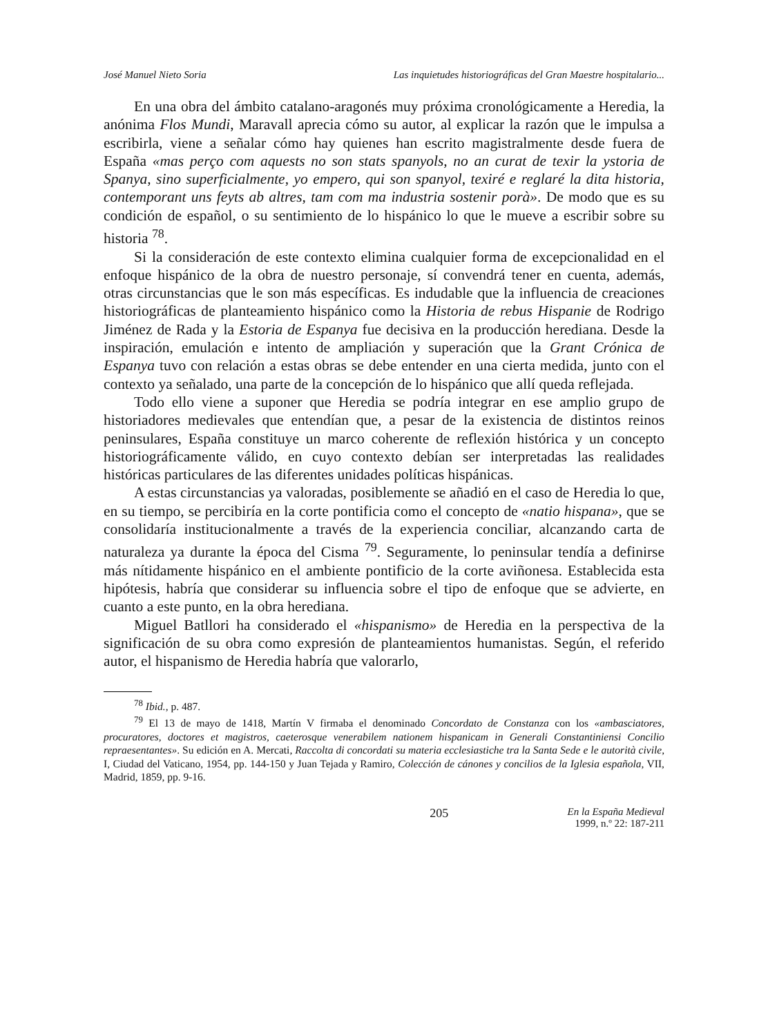José Manuel Nieto Soria Las inquietudes historiográficas del Gran Maestre hospitalario...
En una obra del ámbito catalano-aragonés muy próxima cronológicamente a Heredia, la anónima Flos Mundi, Maravall aprecia cómo su autor, al explicar la razón que le impulsa a escribirla, viene a señalar cómo hay quienes han escrito magistralmente desde fuera de España «mas perço com aquests no son stats spanyols, no an curat de texir la ystoria de Spanya, sino superficialmente, yo empero, qui son spanyol, texiré e reglaré la dita historia, contemporant uns feyts ab altres, tam com ma industria sostenir porà». De modo que es su condición de español, o su sentimiento de lo hispánico lo que le mueve a escribir sobre su historia <sup>78</sup>.
Si la consideración de este contexto elimina cualquier forma de excepcionalidad en el enfoque hispánico de la obra de nuestro personaje, sí convendrá tener en cuenta, además, otras circunstancias que le son más específicas. Es indudable que la influencia de creaciones historiográficas de planteamiento hispánico como la Historia de rebus Hispanie de Rodrigo Jiménez de Rada y la Estoria de Espanya fue decisiva en la producción herediana. Desde la inspiración, emulación e intento de ampliación y superación que la Grant Crónica de Espanya tuvo con relación a estas obras se debe entender en una cierta medida, junto con el contexto ya señalado, una parte de la concepción de lo hispánico que allí queda reflejada.
Todo ello viene a suponer que Heredia se podría integrar en ese amplio grupo de historiadores medievales que entendían que, a pesar de la existencia de distintos reinos peninsulares, España constituye un marco coherente de reflexión histórica y un concepto historiográficamente válido, en cuyo contexto debían ser interpretadas las realidades históricas particulares de las diferentes unidades políticas hispánicas.
A estas circunstancias ya valoradas, posiblemente se añadió en el caso de Heredia lo que, en su tiempo, se percibiría en la corte pontificia como el concepto de «natio hispana», que se consolidaría institucionalmente a través de la experiencia conciliar, alcanzando carta de naturaleza ya durante la época del Cisma <sup>79</sup>. Seguramente, lo peninsular tendía a definirse más nítidamente hispánico en el ambiente pontificio de la corte aviñonesa. Establecida esta hipótesis, habría que considerar su influencia sobre el tipo de enfoque que se advierte, en cuanto a este punto, en la obra herediana.
Miguel Batllori ha considerado el «hispanismo» de Heredia en la perspectiva de la significación de su obra como expresión de planteamientos humanistas. Según, el referido autor, el hispanismo de Heredia habría que valorarlo,
<sup>78</sup> Ibid., p. 487.
<sup>79</sup> El 13 de mayo de 1418, Martín V firmaba el denominado Concordato de Constanza con los «ambasciatores, procuratores, doctores et magistros, caeterosque venerabilem nationem hispanicam in Generali Constantiniensi Concilio repraesentantes». Su edición en A. Mercati, Raccolta di concordati su materia ecclesiastiche tra la Santa Sede e le autorità civile, I, Ciudad del Vaticano, 1954, pp. 144-150 y Juan Tejada y Ramiro, Colección de cánones y concilios de la Iglesia española, VII, Madrid, 1859, pp. 9-16.
205 En la España Medieval
1999, n.º 22: 187-211